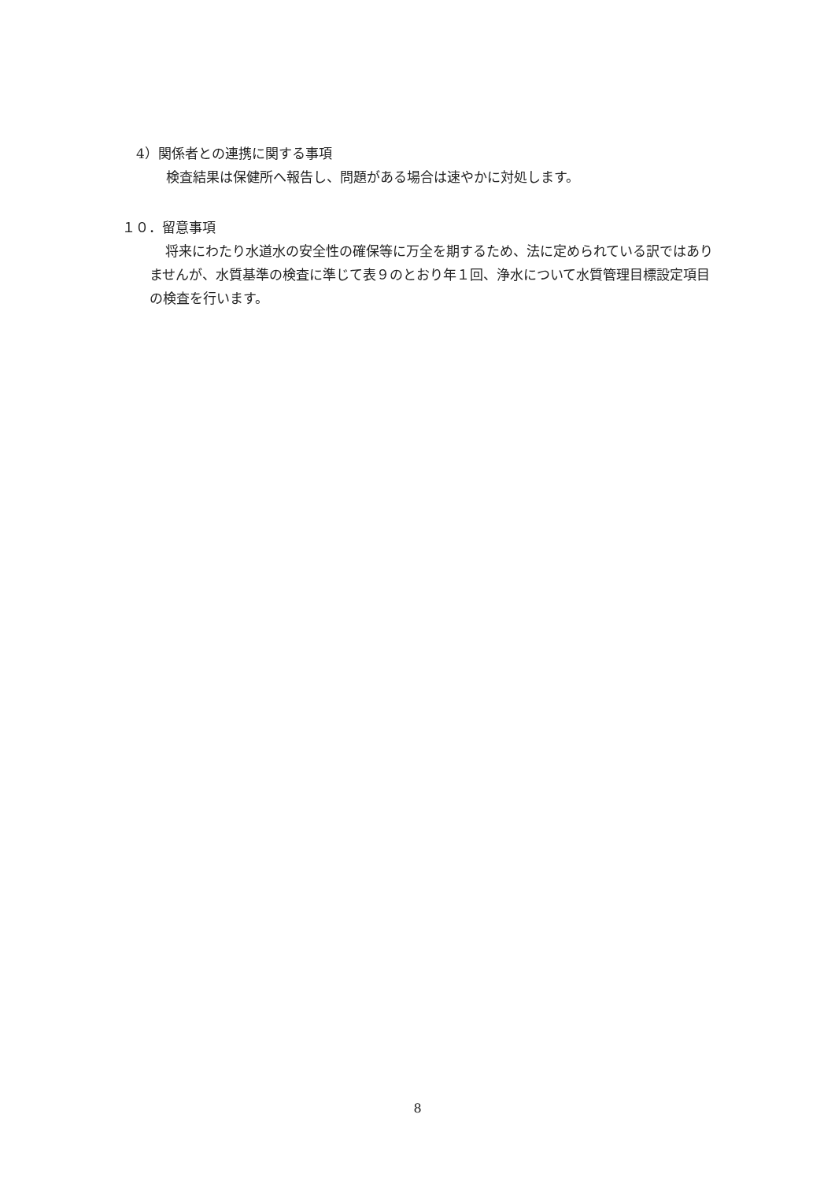4）関係者との連携に関する事項
検査結果は保健所へ報告し、問題がある場合は速やかに対処します。
１０．留意事項
将来にわたり水道水の安全性の確保等に万全を期するため、法に定められている訳ではありませんが、水質基準の検査に準じて表９のとおり年１回、浄水について水質管理目標設定項目の検査を行います。
8